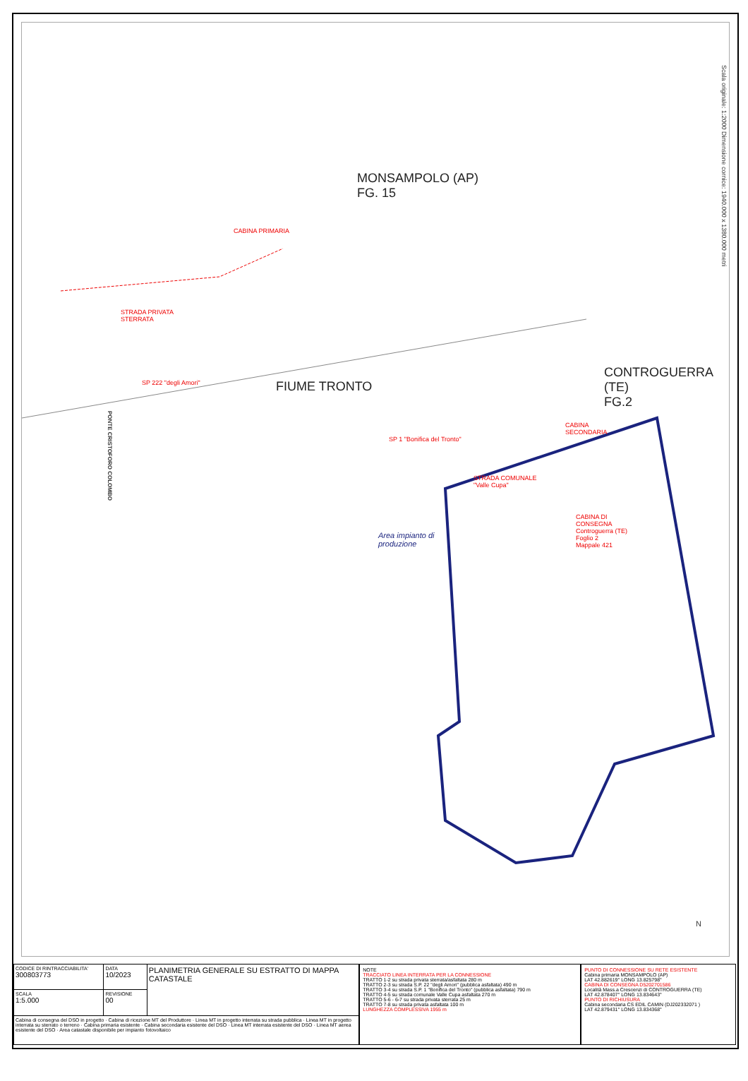MONSAMPOLO (AP)
FG. 15
CONTROGUERRA (TE)
FG.2
FIUME TRONTO
Scala originale: 1:2000 Dimensione cornice: 1940.000 x 1380.000 metri
CABINA PRIMARIA
STRADA PRIVATA
STERRATA
SP 222 "degli Amori"
SP 1 "Bonifica del Tronto"
CABINA
SECONDARIA
STRADA COMUNALE
"Valle Cupa"
CABINA DI
CONSEGNA
Controguerra (TE)
Foglio 2
Mappale 421
Area impianto di
produzione
PONTE CRISTOFORO COLOMBO
N
| CODICE DI RINTRACCIABILITA' 300803773 | DATA 10/2023 | PLANIMETRIA GENERALE SU ESTRATTO DI MAPPA CATASTALE |
| SCALA 1:5.000 | REVISIONE 00 | |
| Cabina di consegna del DSO in progetto · Cabina di ricezione MT del Produttore · Linea MT in progetto interrata su strada pubblica · Linea MT in progetto interrata su sterrato o terreno · Cabina primaria esistente · Cabina secondaria esistente del DSO · Linea MT interrata esistente del DSO · Linea MT aerea esistente del DSO · Area catastale disponibile per impianto fotovoltaico | | |
NOTE
TRACCIATO LINEA INTERRATA PER LA CONNESSIONE
TRATTO 1-2 su strada privata sterrata/asfaltata 280 m
TRATTO 2-3 su strada S.P. 22 "degli Amori" (pubblica asfaltata) 490 m
TRATTO 3-4 su strada S.P. 1 "Bonifica del Tronto" (pubblica asfaltata) 790 m
TRATTO 4-5 su strada comunale Valle Cupa asfaltata 270 m
TRATTO 5-6 - 6-7 su strada privata sterrata 25 m
TRATTO 7-8 su strada privata asfaltata 100 m
LUNGHEZZA COMPLESSIVA 1955 m
PUNTO DI CONNESSIONE SU RETE ESISTENTE
Cabina primaria MONSAMPOLO (AP)
LAT 42.882619° LONG 13.825798°
CABINA DI CONSEGNA D5202701586
Località Mass.a Crescenzi di CONTROGUERRA (TE)
LAT 42.878407° LONG 13.834643°
PUNTO DI RICHIUSURA
Cabina secondaria CS EDIL CAMIN (DJ202332071 )
LAT 42.879431° LONG 13.834368°